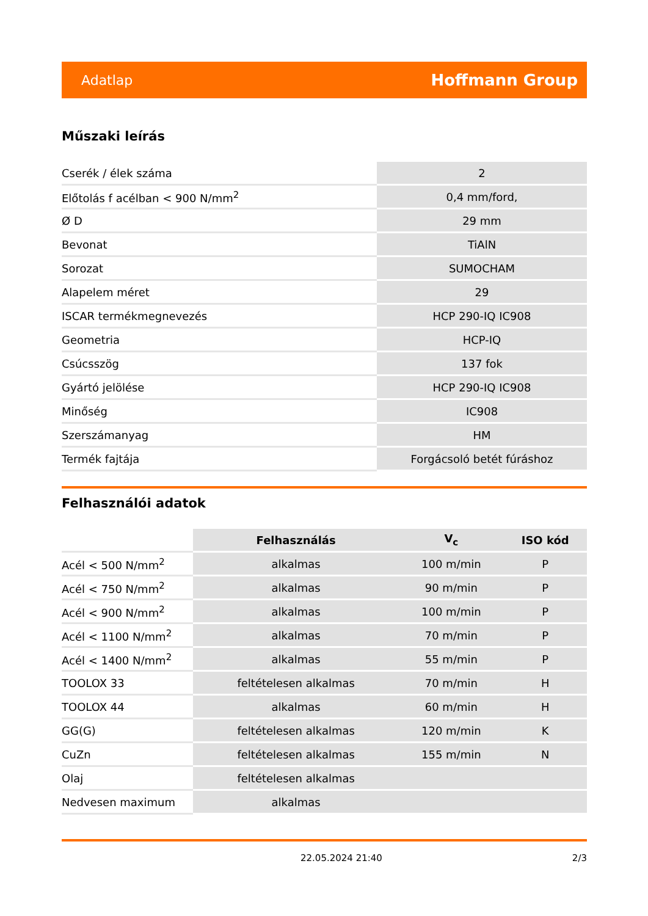Adatlap Hoffmann Group
Műszaki leírás
| Cserék / élek száma | 2 |
| Előtolás f acélban < 900 N/mm<sup>2</sup> | 0,4 mm/ford, |
| Ø D | 29 mm |
| Bevonat | TiAlN |
| Sorozat | SUMOCHAM |
| Alapelem méret | 29 |
| ISCAR termékmegnevezés | HCP 290-IQ IC908 |
| Geometria | HCP-IQ |
| Csúcsszög | 137 fok |
| Gyártó jelölése | HCP 290-IQ IC908 |
| Minőség | IC908 |
| Szerszámanyag | HM |
| Termék fajtája | Forgácsoló betét fúráshoz |
Felhasználói adatok
| | Felhasználás | V<sub>c</sub> | ISO kód |
| --- | --- | --- | --- |
| Acél < 500 N/mm<sup>2</sup> | alkalmas | 100 m/min | P |
| Acél < 750 N/mm<sup>2</sup> | alkalmas | 90 m/min | P |
| Acél < 900 N/mm<sup>2</sup> | alkalmas | 100 m/min | P |
| Acél < 1100 N/mm<sup>2</sup> | alkalmas | 70 m/min | P |
| Acél < 1400 N/mm<sup>2</sup> | alkalmas | 55 m/min | P |
| TOOLOX 33 | feltételesen alkalmas | 70 m/min | H |
| TOOLOX 44 | alkalmas | 60 m/min | H |
| GG(G) | feltételesen alkalmas | 120 m/min | K |
| CuZn | feltételesen alkalmas | 155 m/min | N |
| Olaj | feltételesen alkalmas | | |
| Nedvesen maximum | alkalmas | | |
22.05.2024 21:40 2/3